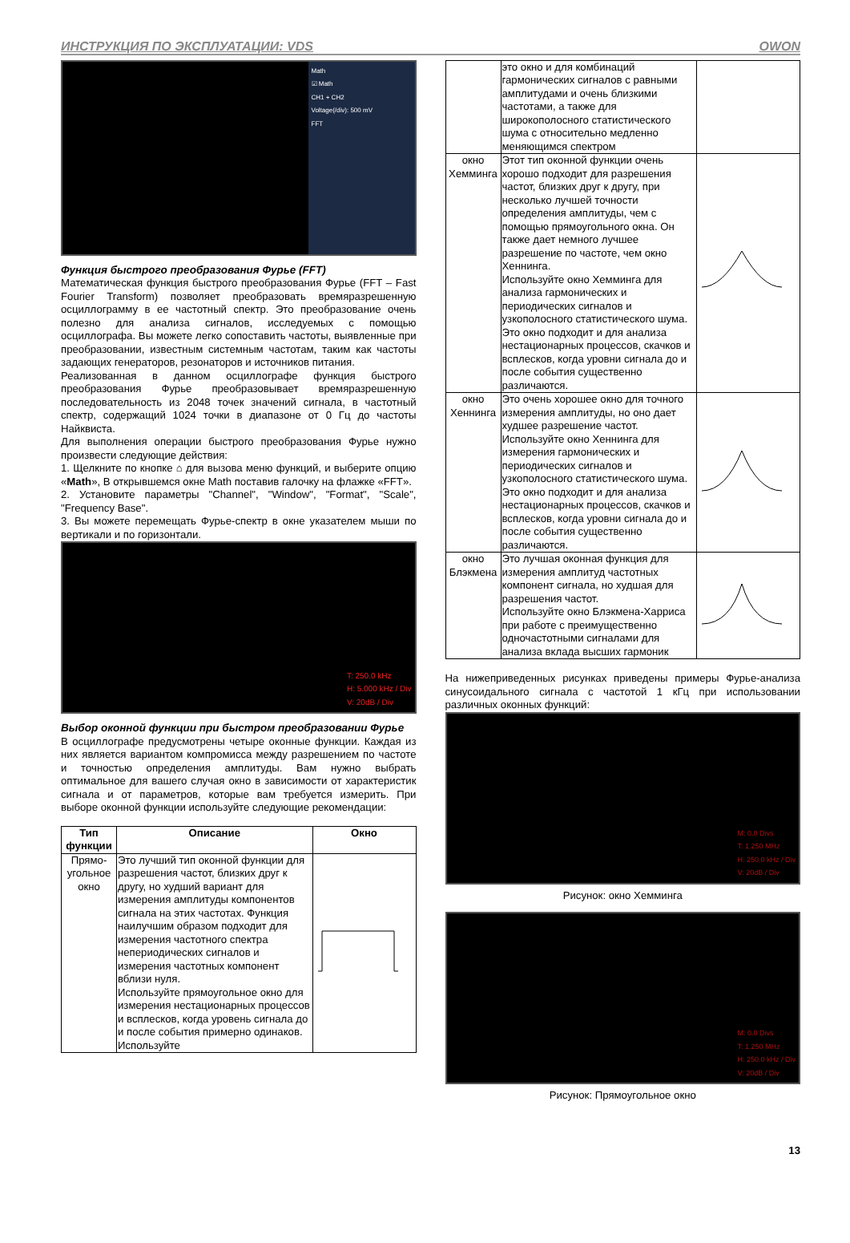ИНСТРУКЦИЯ ПО ЭКСПЛУАТАЦИИ: VDS OWON
Math
☑ Math
CH1 + CH2
Voltage(/div): 500 mV
FFT
Функция быстрого преобразования Фурье (FFT)
Математическая функция быстрого преобразования Фурье (FFT – Fast Fourier Transform) позволяет преобразовать времяразрешенную осциллограмму в ее частотный спектр. Это преобразование очень полезно для анализа сигналов, исследуемых с помощью осциллографа. Вы можете легко сопоставить частоты, выявленные при преобразовании, известным системным частотам, таким как частоты задающих генераторов, резонаторов и источников питания.
Реализованная в данном осциллографе функция быстрого преобразования Фурье преобразовывает времяразрешенную последовательность из 2048 точек значений сигнала, в частотный спектр, содержащий 1024 точки в диапазоне от 0 Гц до частоты Найквиста.
Для выполнения операции быстрого преобразования Фурье нужно произвести следующие действия:
1. Щелкните по кнопке ⌂ для вызова меню функций, и выберите опцию «Math», В открывшемся окне Math поставив галочку на флажке «FFT».
2. Установите параметры "Channel", "Window", "Format", "Scale", "Frequency Base".
3. Вы можете перемещать Фурье-спектр в окне указателем мыши по вертикали и по горизонтали.
T: 250.0 kHz
H: 5.000 kHz / Div
V: 20dB / Div
Выбор оконной функции при быстром преобразовании Фурье
В осциллографе предусмотрены четыре оконные функции. Каждая из них является вариантом компромисса между разрешением по частоте и точностью определения амплитуды. Вам нужно выбрать оптимальное для вашего случая окно в зависимости от характеристик сигнала и от параметров, которые вам требуется измерить. При выборе оконной функции используйте следующие рекомендации:
| Тип функции | Описание | Окно |
| --- | --- | --- |
| Прямо-угольное окно | Это лучший тип оконной функции для разрешения частот, близких друг к другу, но худший вариант для измерения амплитуды компонентов сигнала на этих частотах. Функция наилучшим образом подходит для измерения частотного спектра непериодических сигналов и измерения частотных компонент вблизи нуля. Используйте прямоугольное окно для измерения нестационарных процессов и всплесков, когда уровень сигнала до и после события примерно одинаков. Используйте | |
| | это окно и для комбинаций гармонических сигналов с равными амплитудами и очень близкими частотами, а также для широкополосного статистического шума с относительно медленно меняющимся спектром | |
| окно Хемминга | Этот тип оконной функции очень хорошо подходит для разрешения частот, близких друг к другу, при несколько лучшей точности определения амплитуды, чем с помощью прямоугольного окна. Он также дает немного лучшее разрешение по частоте, чем окно Хеннинга. Используйте окно Хемминга для анализа гармонических и периодических сигналов и узкополосного статистического шума. Это окно подходит и для анализа нестационарных процессов, скачков и всплесков, когда уровни сигнала до и после события существенно различаются. | |
| окно Хеннинга | Это очень хорошее окно для точного измерения амплитуды, но оно дает худшее разрешение частот. Используйте окно Хеннинга для измерения гармонических и периодических сигналов и узкополосного статистического шума. Это окно подходит и для анализа нестационарных процессов, скачков и всплесков, когда уровни сигнала до и после события существенно различаются. | |
| окно Блэкмена | Это лучшая оконная функция для измерения амплитуд частотных компонент сигнала, но худшая для разрешения частот. Используйте окно Блэкмена-Харриса при работе с преимущественно одночастотными сигналами для анализа вклада высших гармоник | |
На нижеприведенных рисунках приведены примеры Фурье-анализа синусоидального сигнала с частотой 1 кГц при использовании различных оконных функций:
M: 0.0 Divs
T: 1.250 MHz
H: 250.0 kHz / Div
V: 20dB / Div
Рисунок: окно Хемминга
M: 0.0 Divs
T: 1.250 MHz
H: 250.0 kHz / Div
V: 20dB / Div
Рисунок: Прямоугольное окно
13